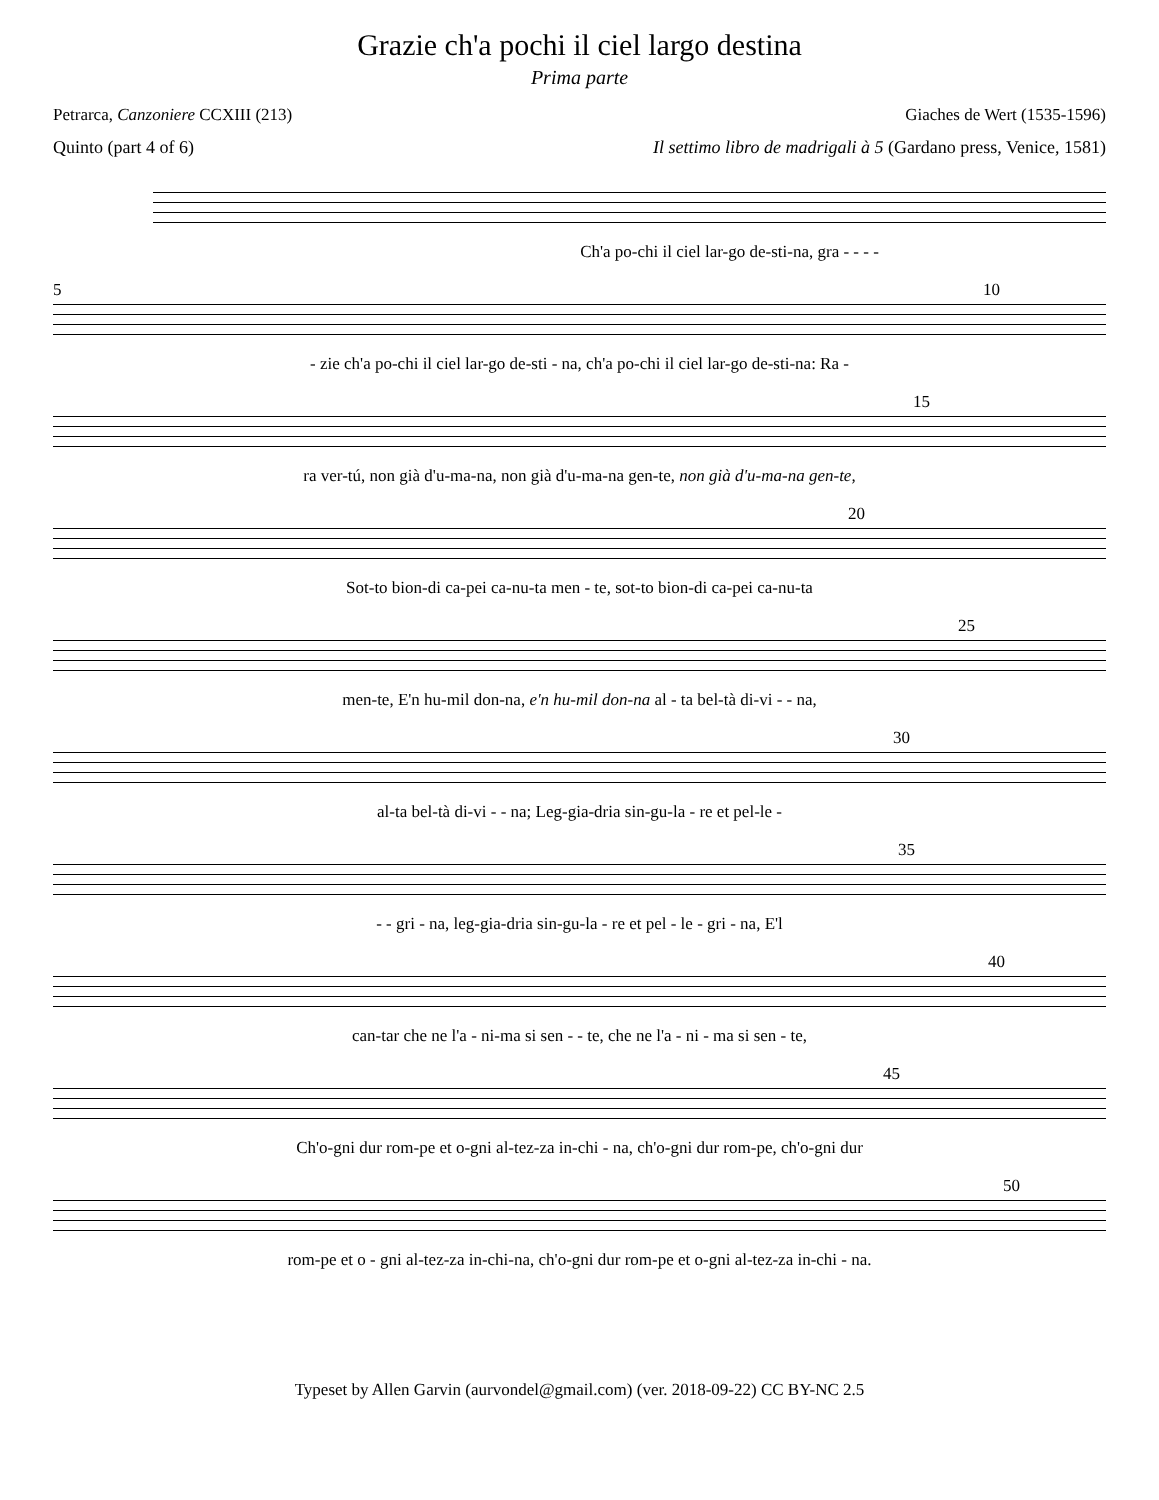Grazie ch'a pochi il ciel largo destina
Prima parte
Petrarca, Canzoniere CCXIII (213) Giaches de Wert (1535-1596)
Quinto (part 4 of 6) Il settimo libro de madrigali à 5 (Gardano press, Venice, 1581)
Ch'a po-chi il ciel lar-go de-sti-na, gra - - - -
5 10
- zie ch'a po-chi il ciel lar-go de-sti - na, ch'a po-chi il ciel lar-go de-sti-na: Ra -
15
ra ver-tú, non già d'u-ma-na, non già d'u-ma-na gen-te, non già d'u-ma-na gen-te,
20
Sot-to bion-di ca-pei ca-nu-ta men - te, sot-to bion-di ca-pei ca-nu-ta
25
men-te, E'n hu-mil don-na, e'n hu-mil don-na al - ta bel-tà di-vi - - na,
30
al-ta bel-tà di-vi - - na; Leg-gia-dria sin-gu-la - re et pel-le -
35
- - gri - na, leg-gia-dria sin-gu-la - re et pel - le - gri - na, E'l
40
can-tar che ne l'a - ni-ma si sen - - te, che ne l'a - ni - ma si sen - te,
45
Ch'o-gni dur rom-pe et o-gni al-tez-za in-chi - na, ch'o-gni dur rom-pe, ch'o-gni dur
50
rom-pe et o - gni al-tez-za in-chi-na, ch'o-gni dur rom-pe et o-gni al-tez-za in-chi - na.
Typeset by Allen Garvin (aurvondel@gmail.com) (ver. 2018-09-22) CC BY-NC 2.5